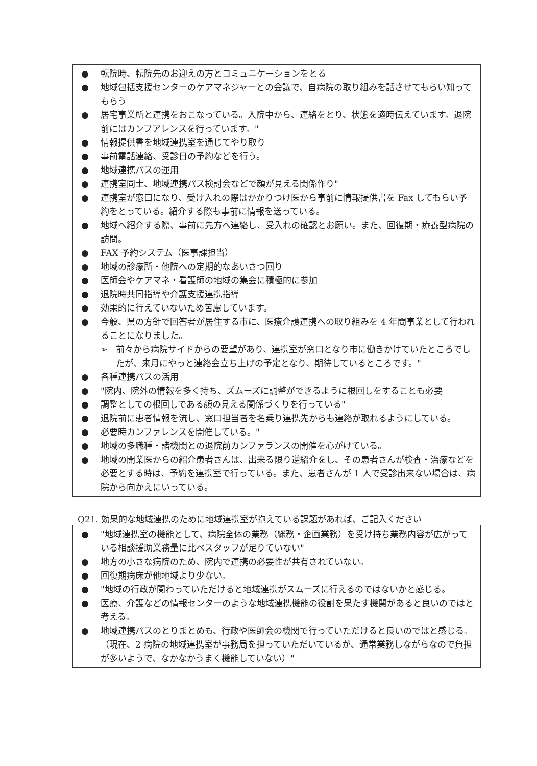● 転院時、転院先のお迎えの方とコミュニケーションをとる
● 地域包括支援センターのケアマネジャーとの会議で、自病院の取り組みを話させてもらい知ってもらう
● 居宅事業所と連携をおこなっている。入院中から、連絡をとり、状態を適時伝えています。退院前にはカンフアレンスを行っています。"
● 情報提供書を地域連携室を通じてやり取り
● 事前電話連絡、受診日の予約などを行う。
● 地域連携パスの運用
● 連携室同士、地域連携パス検討会などで顔が見える関係作り"
● 連携室が窓口になり、受け入れの際はかかりつけ医から事前に情報提供書を Fax してもらい予約をとっている。紹介する際も事前に情報を送っている。
● 地域へ紹介する際、事前に先方へ連絡し、受入れの確認とお願い。また、回復期・療養型病院の訪問。
● FAX 予約システム（医事課担当）
● 地域の診療所・他院への定期的なあいさつ回り
● 医師会やケアマネ・看護師の地域の集会に積極的に参加
● 退院時共同指導や介護支援連携指導
● 効果的に行えていないため苦慮しています。
● 今般、県の方針で回答者が居住する市に、医療介護連携への取り組みを 4 年間事業として行われることになりました。
➢ 前々から病院サイドからの要望があり、連携室が窓口となり市に働きかけていたところでしたが、来月にやっと連絡会立ち上げの予定となり、期待しているところです。"
● 各種連携パスの活用
● "院内、院外の情報を多く持ち、ズムーズに調整ができるように根回しをすることも必要
● 調整としての根回しである顔の見える関係づくりを行っている"
● 退院前に患者情報を流し、窓口担当者を名乗り連携先からも連絡が取れるようにしている。
● 必要時カンファレンスを開催している。"
● 地域の多職種・諸機関との退院前カンファランスの開催を心がけている。
● 地域の開業医からの紹介患者さんは、出来る限り逆紹介をし、その患者さんが検査・治療などを必要とする時は、予約を連携室で行っている。また、患者さんが 1 人で受診出来ない場合は、病院から向かえにいっている。
Q21. 効果的な地域連携のために地域連携室が抱えている課題があれば、ご記入ください
● "地域連携室の機能として、病院全体の業務（総務・企画業務）を受け持ち業務内容が広がっている相談援助業務量に比べスタッフが足りていない"
● 地方の小さな病院のため、院内で連携の必要性が共有されていない。
● 回復期病床が他地域より少ない。
● "地域の行政が関わっていただけると地域連携がスムーズに行えるのではないかと感じる。
● 医療、介護などの情報センターのような地域連携機能の役割を果たす機関があると良いのではと考える。
● 地域連携パスのとりまとめも、行政や医師会の機関で行っていただけると良いのではと感じる。（現在、2 病院の地域連携室が事務局を担っていただいているが、通常業務しながらなので負担が多いようで、なかなかうまく機能していない）"